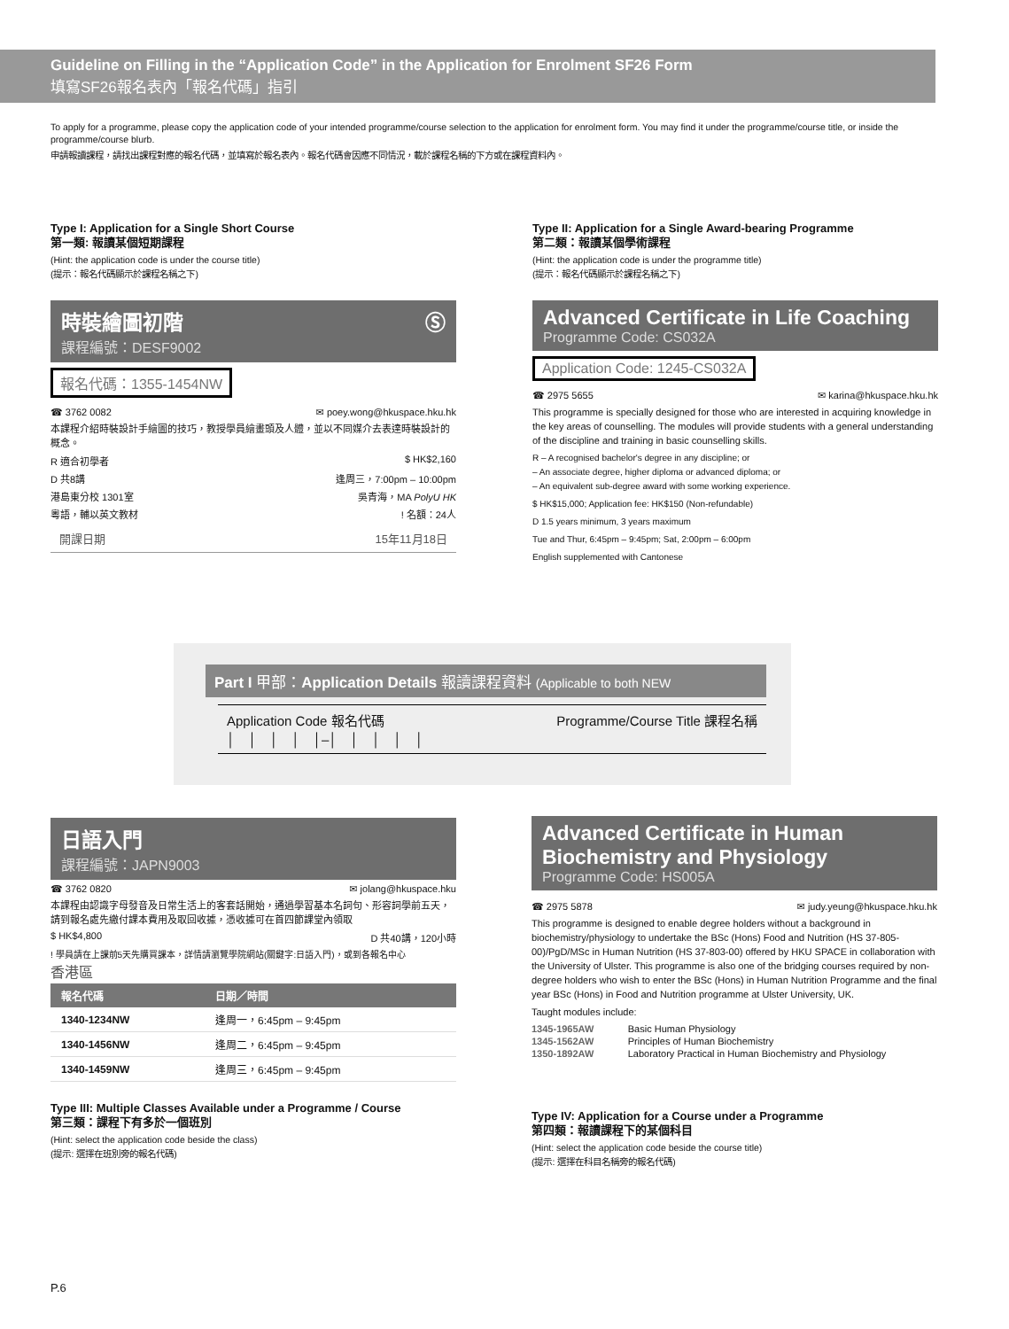Guideline on Filling in the “Application Code” in the Application for Enrolment SF26 Form
填寫SF26報名表內「報名代碼」指引
To apply for a programme, please copy the application code of your intended programme/course selection to the application for enrolment form. You may find it under the programme/course title, or inside the programme/course blurb.
申請報讀課程，請找出課程對應的報名代碼，並填寫於報名表內。報名代碼會因應不同情況，載於課程名稱的下方或在課程資料內。
Type I: Application for a Single Short Course
第一類: 報讀某個短期課程
(Hint: the application code is under the course title)
(提示：報名代碼顯示於課程名稱之下)
時裝繪圖初階 Ⓢ
課程編號：DESF9002
報名代碼：1355-1454NW
☎ 3762 0082 ✉ poey.wong@hkuspace.hku.hk
本課程介紹時裝設計手繪圖的技巧，教授學員繪畫頭及人體，並以不同媒介去表達時裝設計的概念。
R 適合初學者 $ HK$2,160
D 共8講 逢周三，7:00pm – 10:00pm
港島東分校 1301室 吳青海，MA PolyU HK
粵語，輔以英文教材! 名額：24人
開課日期 15年11月18日
Type II: Application for a Single Award-bearing Programme
第二類：報讀某個學術課程
(Hint: the application code is under the programme title)
(提示：報名代碼顯示於課程名稱之下)
Advanced Certificate in Life Coaching
Programme Code: CS032A
Application Code: 1245-CS032A
☎ 2975 5655 ✉ karina@hkuspace.hku.hk
This programme is specially designed for those who are interested in acquiring knowledge in the key areas of counselling. The modules will provide students with a general understanding of the discipline and training in basic counselling skills.
R – A recognised bachelor's degree in any discipline; or
– An associate degree, higher diploma or advanced diploma; or
– An equivalent sub-degree award with some working experience.
$ HK$15,000; Application fee: HK$150 (Non-refundable)
D 1.5 years minimum, 3 years maximum
Tue and Thur, 6:45pm – 9:45pm; Sat, 2:00pm – 6:00pm
English supplemented with Cantonese
Part I 甲部：Application Details 報讀課程資料 (Applicable to both NEW
Application Code 報名代碼
│　│　│　│　│–│　│　│　│　│ Programme/Course Title 課程名稱
日語入門
課程編號：JAPN9003
☎ 3762 0820 ✉ jolang@hkuspace.hku
本課程由認識字母發音及日常生活上的客套話開始，通過學習基本名詞句、形容詞學前五天，請到報名處先繳付課本費用及取回收據，憑收據可在首四節課堂內領取
$ HK$4,800 D 共40講，120小時
! 學員請在上課前5天先購買課本，詳情請瀏覽學院網站(關鍵字:日語入門)，或到各報名中心
香港區
| 報名代碼 | 日期／時間 |
| --- | --- |
| 1340-1234NW | 逢周一，6:45pm – 9:45pm |
| 1340-1456NW | 逢周二，6:45pm – 9:45pm |
| 1340-1459NW | 逢周三，6:45pm – 9:45pm |
Type III: Multiple Classes Available under a Programme / Course
第三類：課程下有多於一個班別
(Hint: select the application code beside the class)
(提示: 選擇在班別旁的報名代碼)
Advanced Certificate in Human Biochemistry and Physiology
Programme Code: HS005A
☎ 2975 5878 ✉ judy.yeung@hkuspace.hku.hk
This programme is designed to enable degree holders without a background in biochemistry/physiology to undertake the BSc (Hons) Food and Nutrition (HS 37-805-00)/PgD/MSc in Human Nutrition (HS 37-803-00) offered by HKU SPACE in collaboration with the University of Ulster. This programme is also one of the bridging courses required by non-degree holders who wish to enter the BSc (Hons) in Human Nutrition Programme and the final year BSc (Hons) in Food and Nutrition programme at Ulster University, UK.
Taught modules include:
| 1345-1965AW | Basic Human Physiology |
| 1345-1562AW | Principles of Human Biochemistry |
| 1350-1892AW | Laboratory Practical in Human Biochemistry and Physiology |
Type IV: Application for a Course under a Programme
第四類：報讀課程下的某個科目
(Hint: select the application code beside the course title)
(提示: 選擇在科目名稱旁的報名代碼)
P.6